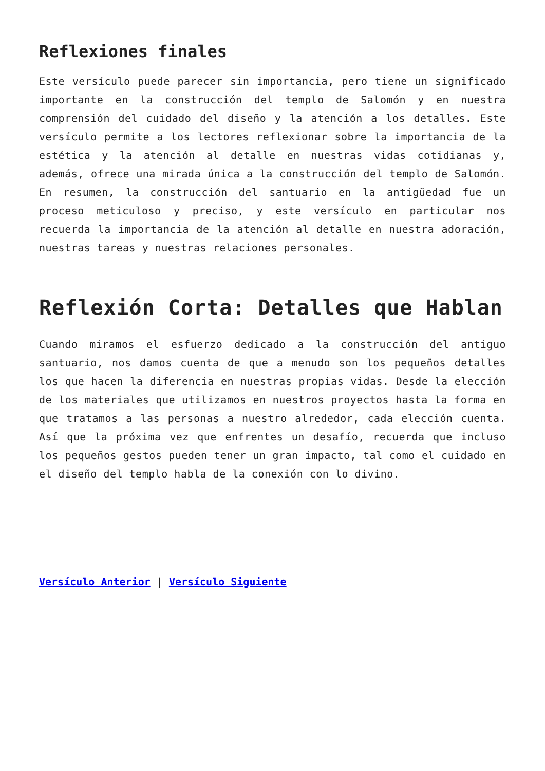Reflexiones finales
Este versículo puede parecer sin importancia, pero tiene un significado importante en la construcción del templo de Salomón y en nuestra comprensión del cuidado del diseño y la atención a los detalles. Este versículo permite a los lectores reflexionar sobre la importancia de la estética y la atención al detalle en nuestras vidas cotidianas y, además, ofrece una mirada única a la construcción del templo de Salomón. En resumen, la construcción del santuario en la antigüedad fue un proceso meticuloso y preciso, y este versículo en particular nos recuerda la importancia de la atención al detalle en nuestra adoración, nuestras tareas y nuestras relaciones personales.
Reflexión Corta: Detalles que Hablan
Cuando miramos el esfuerzo dedicado a la construcción del antiguo santuario, nos damos cuenta de que a menudo son los pequeños detalles los que hacen la diferencia en nuestras propias vidas. Desde la elección de los materiales que utilizamos en nuestros proyectos hasta la forma en que tratamos a las personas a nuestro alrededor, cada elección cuenta. Así que la próxima vez que enfrentes un desafío, recuerda que incluso los pequeños gestos pueden tener un gran impacto, tal como el cuidado en el diseño del templo habla de la conexión con lo divino.
Versículo Anterior | Versículo Siguiente